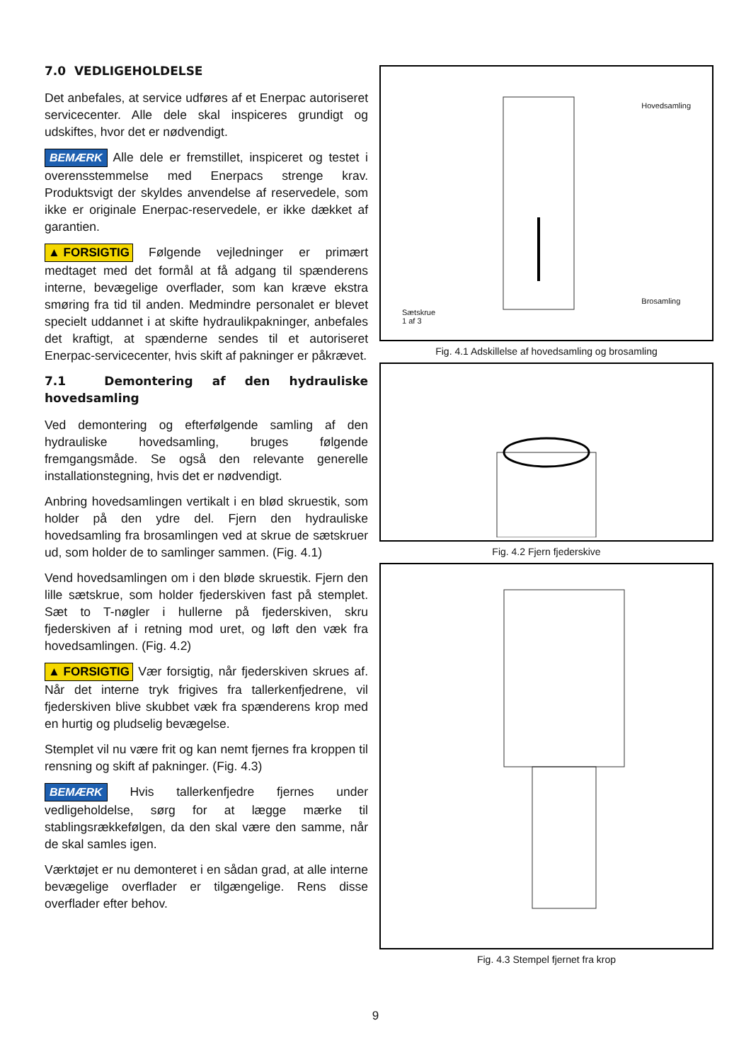7.0 VEDLIGEHOLDELSE
Det anbefales, at service udføres af et Enerpac autoriseret servicecenter. Alle dele skal inspiceres grundigt og udskiftes, hvor det er nødvendigt.
BEMÆRK Alle dele er fremstillet, inspiceret og testet i overensstemmelse med Enerpacs strenge krav. Produktsvigt der skyldes anvendelse af reservedele, som ikke er originale Enerpac-reservedele, er ikke dækket af garantien.
▲ FORSIGTIG Følgende vejledninger er primært medtaget med det formål at få adgang til spænderens interne, bevægelige overflader, som kan kræve ekstra smøring fra tid til anden. Medmindre personalet er blevet specielt uddannet i at skifte hydraulikpakninger, anbefales det kraftigt, at spænderne sendes til et autoriseret Enerpac-servicecenter, hvis skift af pakninger er påkrævet.
7.1 Demontering af den hydrauliske hovedsamling
Ved demontering og efterfølgende samling af den hydrauliske hovedsamling, bruges følgende fremgangsmåde. Se også den relevante generelle installationstegning, hvis det er nødvendigt.
Anbring hovedsamlingen vertikalt i en blød skruestik, som holder på den ydre del. Fjern den hydrauliske hovedsamling fra brosamlingen ved at skrue de sætskruer ud, som holder de to samlinger sammen. (Fig. 4.1)
Vend hovedsamlingen om i den bløde skruestik. Fjern den lille sætskrue, som holder fjederskiven fast på stemplet. Sæt to T-nøgler i hullerne på fjederskiven, skru fjederskiven af i retning mod uret, og løft den væk fra hovedsamlingen. (Fig. 4.2)
▲ FORSIGTIG Vær forsigtig, når fjederskiven skrues af. Når det interne tryk frigives fra tallerkenfjedrene, vil fjederskiven blive skubbet væk fra spænderens krop med en hurtig og pludselig bevægelse.
Stemplet vil nu være frit og kan nemt fjernes fra kroppen til rensning og skift af pakninger. (Fig. 4.3)
BEMÆRK Hvis tallerkenfjedre fjernes under vedligeholdelse, sørg for at lægge mærke til stablingsrækkefølgen, da den skal være den samme, når de skal samles igen.
Værktøjet er nu demonteret i en sådan grad, at alle interne bevægelige overflader er tilgængelige. Rens disse overflader efter behov.
Sætskrue
1 af 3
Hovedsamling
Brosamling
Fig. 4.1 Adskillelse af hovedsamling og brosamling
Fig. 4.2 Fjern fjederskive
Fig. 4.3 Stempel fjernet fra krop
9